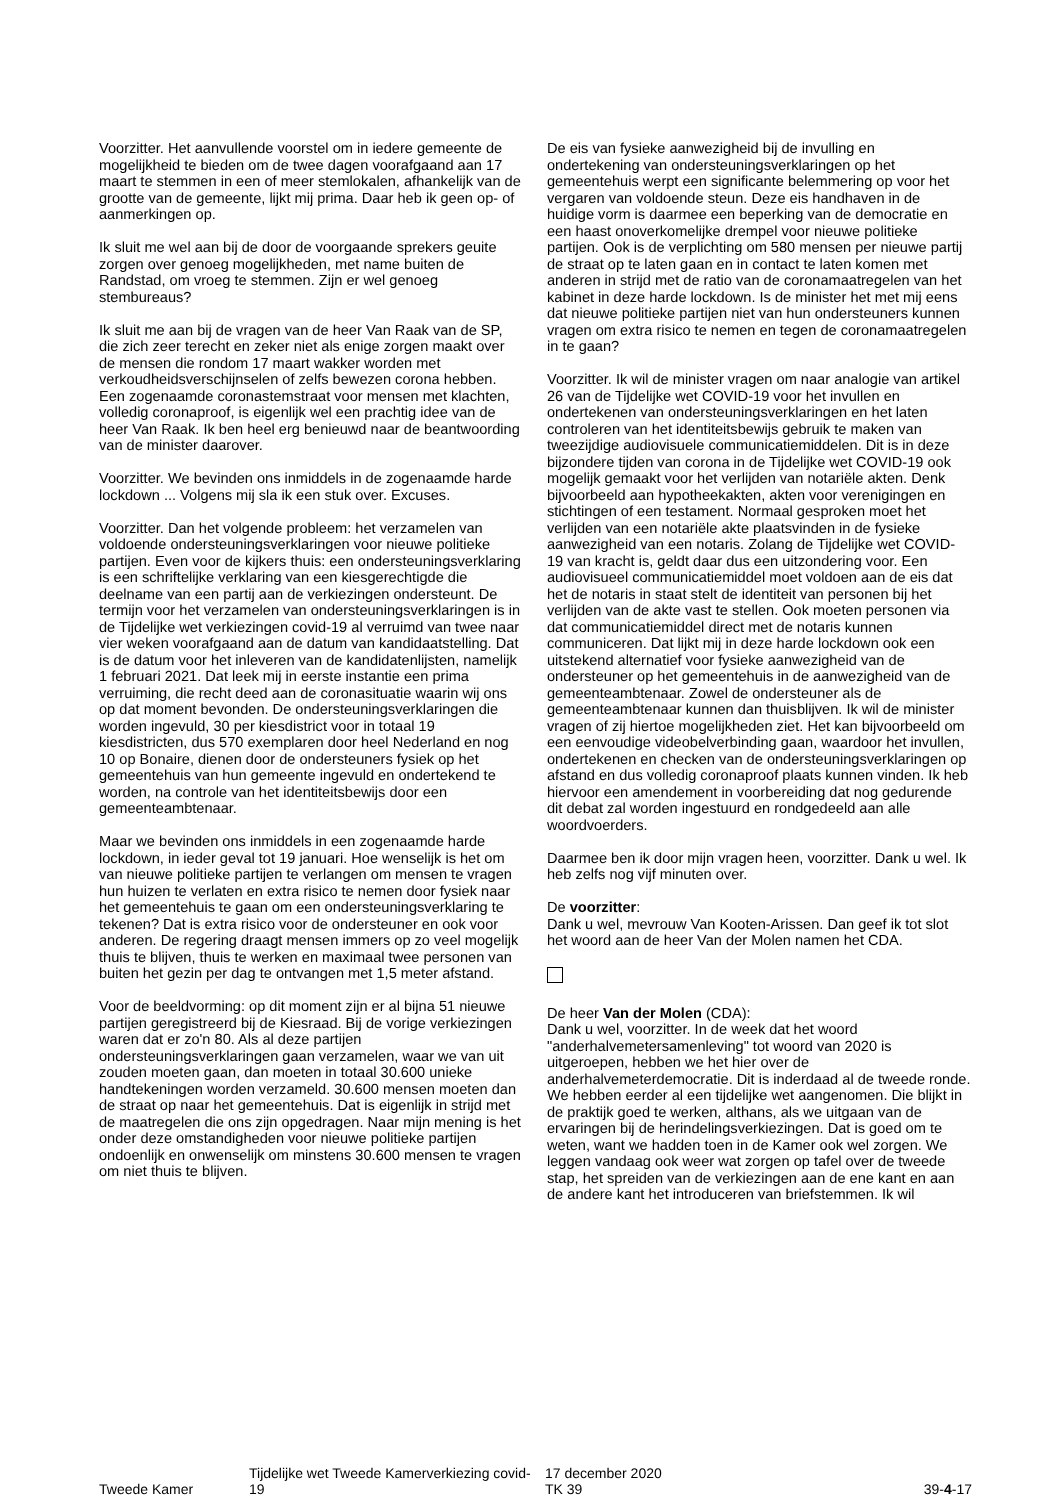Voorzitter. Het aanvullende voorstel om in iedere gemeente de mogelijkheid te bieden om de twee dagen voorafgaand aan 17 maart te stemmen in een of meer stemlokalen, afhankelijk van de grootte van de gemeente, lijkt mij prima. Daar heb ik geen op- of aanmerkingen op.
Ik sluit me wel aan bij de door de voorgaande sprekers geuite zorgen over genoeg mogelijkheden, met name buiten de Randstad, om vroeg te stemmen. Zijn er wel genoeg stembureaus?
Ik sluit me aan bij de vragen van de heer Van Raak van de SP, die zich zeer terecht en zeker niet als enige zorgen maakt over de mensen die rondom 17 maart wakker worden met verkoudheidsverschijnselen of zelfs bewezen corona hebben. Een zogenaamde coronastemstraat voor mensen met klachten, volledig coronaproof, is eigenlijk wel een prachtig idee van de heer Van Raak. Ik ben heel erg benieuwd naar de beantwoording van de minister daarover.
Voorzitter. We bevinden ons inmiddels in de zogenaamde harde lockdown ... Volgens mij sla ik een stuk over. Excuses.
Voorzitter. Dan het volgende probleem: het verzamelen van voldoende ondersteuningsverklaringen voor nieuwe politieke partijen. Even voor de kijkers thuis: een ondersteuningsverklaring is een schriftelijke verklaring van een kiesgerechtigde die deelname van een partij aan de verkiezingen ondersteunt. De termijn voor het verzamelen van ondersteuningsverklaringen is in de Tijdelijke wet verkiezingen covid-19 al verruimd van twee naar vier weken voorafgaand aan de datum van kandidaatstelling. Dat is de datum voor het inleveren van de kandidatenlijsten, namelijk 1 februari 2021. Dat leek mij in eerste instantie een prima verruiming, die recht deed aan de coronasituatie waarin wij ons op dat moment bevonden. De ondersteuningsverklaringen die worden ingevuld, 30 per kiesdistrict voor in totaal 19 kiesdistricten, dus 570 exemplaren door heel Nederland en nog 10 op Bonaire, dienen door de ondersteuners fysiek op het gemeentehuis van hun gemeente ingevuld en ondertekend te worden, na controle van het identiteitsbewijs door een gemeenteambtenaar.
Maar we bevinden ons inmiddels in een zogenaamde harde lockdown, in ieder geval tot 19 januari. Hoe wenselijk is het om van nieuwe politieke partijen te verlangen om mensen te vragen hun huizen te verlaten en extra risico te nemen door fysiek naar het gemeentehuis te gaan om een ondersteuningsverklaring te tekenen? Dat is extra risico voor de ondersteuner en ook voor anderen. De regering draagt mensen immers op zo veel mogelijk thuis te blijven, thuis te werken en maximaal twee personen van buiten het gezin per dag te ontvangen met 1,5 meter afstand.
Voor de beeldvorming: op dit moment zijn er al bijna 51 nieuwe partijen geregistreerd bij de Kiesraad. Bij de vorige verkiezingen waren dat er zo'n 80. Als al deze partijen ondersteuningsverklaringen gaan verzamelen, waar we van uit zouden moeten gaan, dan moeten in totaal 30.600 unieke handtekeningen worden verzameld. 30.600 mensen moeten dan de straat op naar het gemeentehuis. Dat is eigenlijk in strijd met de maatregelen die ons zijn opgedragen. Naar mijn mening is het onder deze omstandigheden voor nieuwe politieke partijen ondoenlijk en onwenselijk om minstens 30.600 mensen te vragen om niet thuis te blijven.
De eis van fysieke aanwezigheid bij de invulling en ondertekening van ondersteuningsverklaringen op het gemeentehuis werpt een significante belemmering op voor het vergaren van voldoende steun. Deze eis handhaven in de huidige vorm is daarmee een beperking van de democratie en een haast onoverkomelijke drempel voor nieuwe politieke partijen. Ook is de verplichting om 580 mensen per nieuwe partij de straat op te laten gaan en in contact te laten komen met anderen in strijd met de ratio van de coronamaatregelen van het kabinet in deze harde lockdown. Is de minister het met mij eens dat nieuwe politieke partijen niet van hun ondersteuners kunnen vragen om extra risico te nemen en tegen de coronamaatregelen in te gaan?
Voorzitter. Ik wil de minister vragen om naar analogie van artikel 26 van de Tijdelijke wet COVID-19 voor het invullen en ondertekenen van ondersteuningsverklaringen en het laten controleren van het identiteitsbewijs gebruik te maken van tweezijdige audiovisuele communicatiemiddelen. Dit is in deze bijzondere tijden van corona in de Tijdelijke wet COVID-19 ook mogelijk gemaakt voor het verlijden van notariële akten. Denk bijvoorbeeld aan hypotheekakten, akten voor verenigingen en stichtingen of een testament. Normaal gesproken moet het verlijden van een notariële akte plaatsvinden in de fysieke aanwezigheid van een notaris. Zolang de Tijdelijke wet COVID-19 van kracht is, geldt daar dus een uitzondering voor. Een audiovisueel communicatiemiddel moet voldoen aan de eis dat het de notaris in staat stelt de identiteit van personen bij het verlijden van de akte vast te stellen. Ook moeten personen via dat communicatiemiddel direct met de notaris kunnen communiceren. Dat lijkt mij in deze harde lockdown ook een uitstekend alternatief voor fysieke aanwezigheid van de ondersteuner op het gemeentehuis in de aanwezigheid van de gemeenteambtenaar. Zowel de ondersteuner als de gemeenteambtenaar kunnen dan thuisblijven. Ik wil de minister vragen of zij hiertoe mogelijkheden ziet. Het kan bijvoorbeeld om een eenvoudige videobelverbinding gaan, waardoor het invullen, ondertekenen en checken van de ondersteuningsverklaringen op afstand en dus volledig coronaproof plaats kunnen vinden. Ik heb hiervoor een amendement in voorbereiding dat nog gedurende dit debat zal worden ingestuurd en rondgedeeld aan alle woordvoerders.
Daarmee ben ik door mijn vragen heen, voorzitter. Dank u wel. Ik heb zelfs nog vijf minuten over.
De voorzitter:
Dank u wel, mevrouw Van Kooten-Arissen. Dan geef ik tot slot het woord aan de heer Van der Molen namen het CDA.
De heer Van der Molen (CDA):
Dank u wel, voorzitter. In de week dat het woord "anderhalvemetersamenleving" tot woord van 2020 is uitgeroepen, hebben we het hier over de anderhalvemeterdemocratie. Dit is inderdaad al de tweede ronde. We hebben eerder al een tijdelijke wet aangenomen. Die blijkt in de praktijk goed te werken, althans, als we uitgaan van de ervaringen bij de herindelingsverkiezingen. Dat is goed om te weten, want we hadden toen in de Kamer ook wel zorgen. We leggen vandaag ook weer wat zorgen op tafel over de tweede stap, het spreiden van de verkiezingen aan de ene kant en aan de andere kant het introduceren van briefstemmen. Ik wil
Tweede Kamer
Tijdelijke wet Tweede Kamerverkiezing covid-19
17 december 2020
TK 39
39-4-17